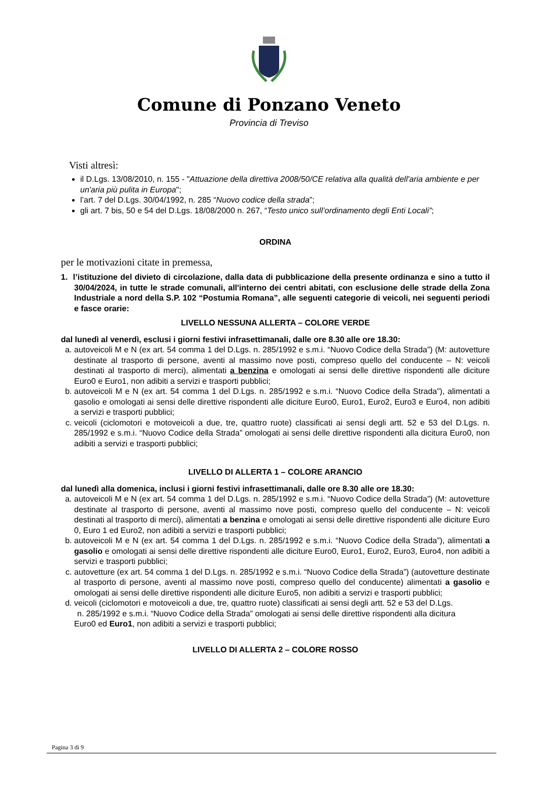Comune di Ponzano Veneto
Provincia di Treviso
Visti altresì:
il D.Lgs. 13/08/2010, n. 155 - "Attuazione della direttiva 2008/50/CE relativa alla qualità dell'aria ambiente e per un'aria più pulita in Europa";
l’art. 7 del D.Lgs. 30/04/1992, n. 285 “Nuovo codice della strada”;
gli art. 7 bis, 50 e 54 del D.Lgs. 18/08/2000 n. 267, “Testo unico sull’ordinamento degli Enti Locali”;
ORDINA
per le motivazioni citate in premessa,
1. l’istituzione del divieto di circolazione, dalla data di pubblicazione della presente ordinanza e sino a tutto il 30/04/2024, in tutte le strade comunali, all'interno dei centri abitati, con esclusione delle strade della Zona Industriale a nord della S.P. 102 “Postumia Romana”, alle seguenti categorie di veicoli, nei seguenti periodi e fasce orarie:
LIVELLO NESSUNA ALLERTA – COLORE VERDE
dal lunedì al venerdì, esclusi i giorni festivi infrasettimanali, dalle ore 8.30 alle ore 18.30:
a. autoveicoli M e N (ex art. 54 comma 1 del D.Lgs. n. 285/1992 e s.m.i. “Nuovo Codice della Strada”) (M: autovetture destinate al trasporto di persone, aventi al massimo nove posti, compreso quello del conducente – N: veicoli destinati al trasporto di merci), alimentati a benzina e omologati ai sensi delle direttive rispondenti alle diciture Euro0 e Euro1, non adibiti a servizi e trasporti pubblici;
b. autoveicoli M e N (ex art. 54 comma 1 del D.Lgs. n. 285/1992 e s.m.i. “Nuovo Codice della Strada”), alimentati a gasolio e omologati ai sensi delle direttive rispondenti alle diciture Euro0, Euro1, Euro2, Euro3 e Euro4, non adibiti a servizi e trasporti pubblici;
c. veicoli (ciclomotori e motoveicoli a due, tre, quattro ruote) classificati ai sensi degli artt. 52 e 53 del D.Lgs. n. 285/1992 e s.m.i. “Nuovo Codice della Strada” omologati ai sensi delle direttive rispondenti alla dicitura Euro0, non adibiti a servizi e trasporti pubblici;
LIVELLO DI ALLERTA 1 – COLORE ARANCIO
dal lunedì alla domenica, inclusi i giorni festivi infrasettimanali, dalle ore 8.30 alle ore 18.30:
a. autoveicoli M e N (ex art. 54 comma 1 del D.Lgs. n. 285/1992 e s.m.i. “Nuovo Codice della Strada”) (M: autovetture destinate al trasporto di persone, aventi al massimo nove posti, compreso quello del conducente – N: veicoli destinati al trasporto di merci), alimentati a benzina e omologati ai sensi delle direttive rispondenti alle diciture Euro 0, Euro 1 ed Euro2, non adibiti a servizi e trasporti pubblici;
b. autoveicoli M e N (ex art. 54 comma 1 del D.Lgs. n. 285/1992 e s.m.i. “Nuovo Codice della Strada”), alimentati a gasolio e omologati ai sensi delle direttive rispondenti alle diciture Euro0, Euro1, Euro2, Euro3, Euro4, non adibiti a servizi e trasporti pubblici;
c. autovetture (ex art. 54 comma 1 del D.Lgs. n. 285/1992 e s.m.i. “Nuovo Codice della Strada”) (autovetture destinate al trasporto di persone, aventi al massimo nove posti, compreso quello del conducente) alimentati a gasolio e omologati ai sensi delle direttive rispondenti alle diciture Euro5, non adibiti a servizi e trasporti pubblici;
d. veicoli (ciclomotori e motoveicoli a due, tre, quattro ruote) classificati ai sensi degli artt. 52 e 53 del D.Lgs.
n. 285/1992 e s.m.i. “Nuovo Codice della Strada” omologati ai sensi delle direttive rispondenti alla dicitura
Euro0 ed Euro1, non adibiti a servizi e trasporti pubblici;
LIVELLO DI ALLERTA 2 – COLORE ROSSO
Pagina 3 di 9